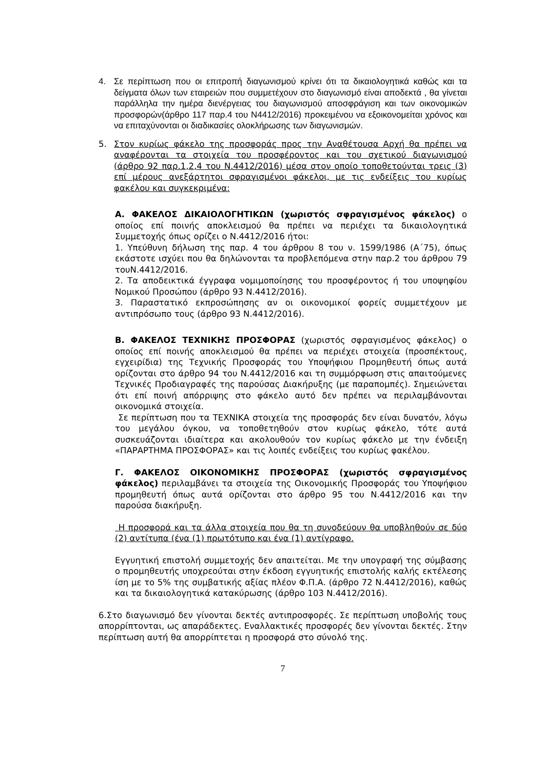4. Σε περίπτωση που οι επιτροπή διαγωνισμού κρίνει ότι τα δικαιολογητικά καθώς και τα δείγματα όλων των εταιρειών που συμμετέχουν στο διαγωνισμό είναι αποδεκτά , θα γίνεται παράλληλα την ημέρα διενέργειας του διαγωνισμού αποσφράγιση και των οικονομικών προσφορών(άρθρο 117 παρ.4 του Ν4412/2016) προκειμένου να εξοικονομείται χρόνος και να επιταχύνονται οι διαδικασίες ολοκλήρωσης των διαγωνισμών.
5. Στον κυρίως φάκελο της προσφοράς προς την Αναθέτουσα Αρχή θα πρέπει να αναφέρονται τα στοιχεία του προσφέροντος και του σχετικού διαγωνισμού (άρθρο 92 παρ.1,2,4 του Ν.4412/2016) μέσα στον οποίο τοποθετούνται τρεις (3) επί μέρους ανεξάρτητοι σφραγισμένοι φάκελοι, με τις ενδείξεις του κυρίως φακέλου και συγκεκριμένα:
Α. ΦΑΚΕΛΟΣ ΔΙΚΑΙΟΛΟΓΗΤΙΚΩΝ (χωριστός σφραγισμένος φάκελος) ο οποίος επί ποινής αποκλεισμού θα πρέπει να περιέχει τα δικαιολογητικά Συμμετοχής όπως ορίζει ο Ν.4412/2016 ήτοι:
1. Υπεύθυνη δήλωση της παρ. 4 του άρθρου 8 του ν. 1599/1986 (Α΄75), όπως εκάστοτε ισχύει που θα δηλώνονται τα προβλεπόμενα στην παρ.2 του άρθρου 79 τουΝ.4412/2016.
2. Τα αποδεικτικά έγγραφα νομιμοποίησης του προσφέροντος ή του υποψηφίου Νομικού Προσώπου (άρθρο 93 Ν.4412/2016).
3. Παραστατικό εκπροσώπησης αν οι οικονομικοί φορείς συμμετέχουν με αντιπρόσωπο τους (άρθρο 93 Ν.4412/2016).
Β. ΦΑΚΕΛΟΣ ΤΕΧΝΙΚΗΣ ΠΡΟΣΦΟΡΑΣ (χωριστός σφραγισμένος φάκελος) ο οποίος επί ποινής αποκλεισμού θα πρέπει να περιέχει στοιχεία (προσπέκτους, εγχειρίδια) της Τεχνικής Προσφοράς του Υποψήφιου Προμηθευτή όπως αυτά ορίζονται στο άρθρο 94 του Ν.4412/2016 και τη συμμόρφωση στις απαιτούμενες Τεχνικές Προδιαγραφές της παρούσας Διακήρυξης (με παραπομπές). Σημειώνεται ότι επί ποινή απόρριψης στο φάκελο αυτό δεν πρέπει να περιλαμβάνονται οικονομικά στοιχεία.
Σε περίπτωση που τα ΤΕΧΝΙΚΑ στοιχεία της προσφοράς δεν είναι δυνατόν, λόγω του μεγάλου όγκου, να τοποθετηθούν στον κυρίως φάκελο, τότε αυτά συσκευάζονται ιδιαίτερα και ακολουθούν τον κυρίως φάκελο με την ένδειξη «ΠΑΡΑΡΤΗΜΑ ΠΡΟΣΦΟΡΑΣ» και τις λοιπές ενδείξεις του κυρίως φακέλου.
Γ. ΦΑΚΕΛΟΣ ΟΙΚΟΝΟΜΙΚΗΣ ΠΡΟΣΦΟΡΑΣ (χωριστός σφραγισμένος φάκελος) περιλαμβάνει τα στοιχεία της Οικονομικής Προσφοράς του Υποψήφιου προμηθευτή όπως αυτά ορίζονται στο άρθρο 95 του Ν.4412/2016 και την παρούσα διακήρυξη.
Η προσφορά και τα άλλα στοιχεία που θα τη συνοδεύουν θα υποβληθούν σε δύο (2) αντίτυπα (ένα (1) πρωτότυπο και ένα (1) αντίγραφο.
Εγγυητική επιστολή συμμετοχής δεν απαιτείται. Με την υπογραφή της σύμβασης ο προμηθευτής υποχρεούται στην έκδοση εγγυητικής επιστολής καλής εκτέλεσης ίση με το 5% της συμβατικής αξίας πλέον Φ.Π.Α. (άρθρο 72 Ν.4412/2016), καθώς και τα δικαιολογητικά κατακύρωσης (άρθρο 103 Ν.4412/2016).
6.Στο διαγωνισμό δεν γίνονται δεκτές αντιπροσφορές. Σε περίπτωση υποβολής τους απορρίπτονται, ως απαράδεκτες. Εναλλακτικές προσφορές δεν γίνονται δεκτές. Στην περίπτωση αυτή θα απορρίπτεται η προσφορά στο σύνολό της.
7